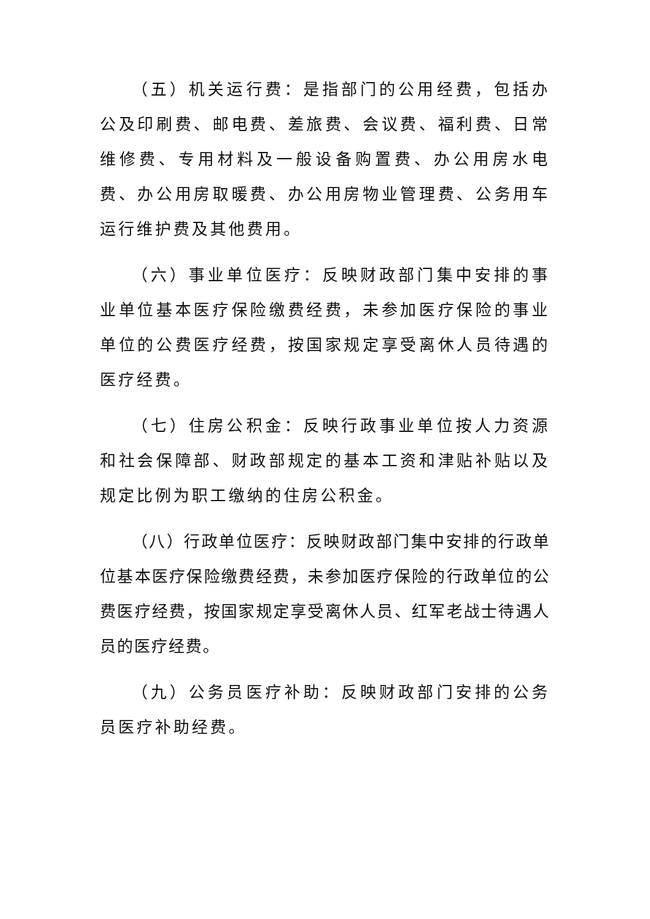（五）机关运行费：是指部门的公用经费，包括办公及印刷费、邮电费、差旅费、会议费、福利费、日常维修费、专用材料及一般设备购置费、办公用房水电费、办公用房取暖费、办公用房物业管理费、公务用车运行维护费及其他费用。
（六）事业单位医疗：反映财政部门集中安排的事业单位基本医疗保险缴费经费，未参加医疗保险的事业单位的公费医疗经费，按国家规定享受离休人员待遇的医疗经费。
（七）住房公积金：反映行政事业单位按人力资源和社会保障部、财政部规定的基本工资和津贴补贴以及规定比例为职工缴纳的住房公积金。
（八）行政单位医疗：反映财政部门集中安排的行政单位基本医疗保险缴费经费，未参加医疗保险的行政单位的公费医疗经费，按国家规定享受离休人员、红军老战士待遇人员的医疗经费。
（九）公务员医疗补助：反映财政部门安排的公务员医疗补助经费。